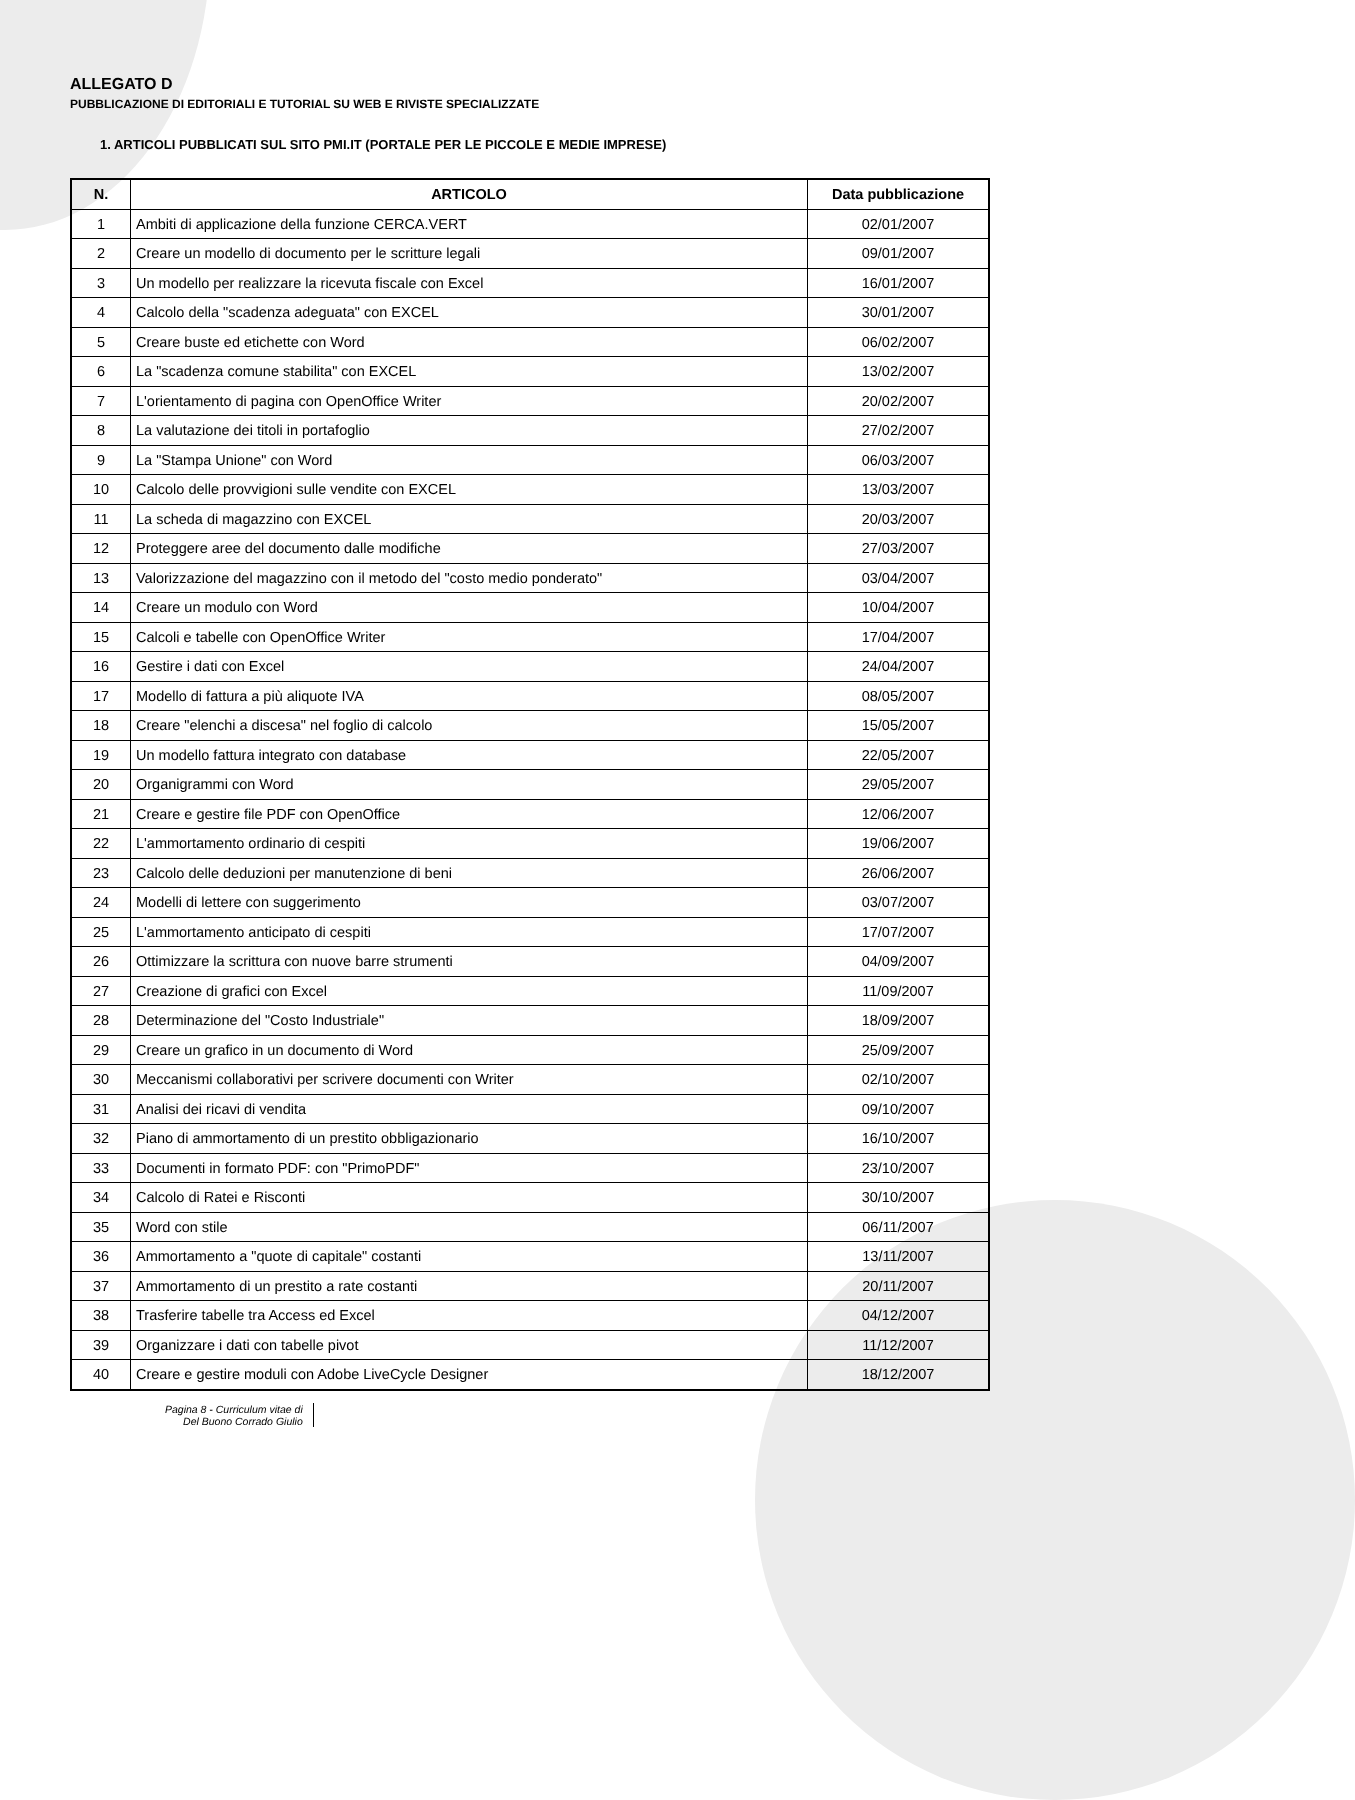ALLEGATO D
PUBBLICAZIONE DI EDITORIALI E TUTORIAL SU WEB E RIVISTE SPECIALIZZATE
1. ARTICOLI PUBBLICATI SUL SITO PMI.IT (PORTALE PER LE PICCOLE E MEDIE IMPRESE)
| N. | ARTICOLO | Data pubblicazione |
| --- | --- | --- |
| 1 | Ambiti di applicazione della funzione CERCA.VERT | 02/01/2007 |
| 2 | Creare un modello di documento per le scritture legali | 09/01/2007 |
| 3 | Un modello per realizzare la ricevuta fiscale con Excel | 16/01/2007 |
| 4 | Calcolo della "scadenza adeguata" con EXCEL | 30/01/2007 |
| 5 | Creare buste ed etichette con Word | 06/02/2007 |
| 6 | La "scadenza comune stabilita" con EXCEL | 13/02/2007 |
| 7 | L'orientamento di pagina con OpenOffice Writer | 20/02/2007 |
| 8 | La valutazione dei titoli in portafoglio | 27/02/2007 |
| 9 | La "Stampa Unione" con Word | 06/03/2007 |
| 10 | Calcolo delle provvigioni sulle vendite con EXCEL | 13/03/2007 |
| 11 | La scheda di magazzino con EXCEL | 20/03/2007 |
| 12 | Proteggere aree del documento dalle modifiche | 27/03/2007 |
| 13 | Valorizzazione del magazzino con il metodo del "costo medio ponderato" | 03/04/2007 |
| 14 | Creare un modulo con Word | 10/04/2007 |
| 15 | Calcoli e tabelle con OpenOffice Writer | 17/04/2007 |
| 16 | Gestire i dati con Excel | 24/04/2007 |
| 17 | Modello di fattura a più aliquote IVA | 08/05/2007 |
| 18 | Creare "elenchi a discesa" nel foglio di calcolo | 15/05/2007 |
| 19 | Un modello fattura integrato con database | 22/05/2007 |
| 20 | Organigrammi con Word | 29/05/2007 |
| 21 | Creare e gestire file PDF con OpenOffice | 12/06/2007 |
| 22 | L'ammortamento ordinario di cespiti | 19/06/2007 |
| 23 | Calcolo delle deduzioni per manutenzione di beni | 26/06/2007 |
| 24 | Modelli di lettere con suggerimento | 03/07/2007 |
| 25 | L'ammortamento anticipato di cespiti | 17/07/2007 |
| 26 | Ottimizzare la scrittura con nuove barre strumenti | 04/09/2007 |
| 27 | Creazione di grafici con Excel | 11/09/2007 |
| 28 | Determinazione del "Costo Industriale" | 18/09/2007 |
| 29 | Creare un grafico in un documento di Word | 25/09/2007 |
| 30 | Meccanismi collaborativi per scrivere documenti con Writer | 02/10/2007 |
| 31 | Analisi dei ricavi di vendita | 09/10/2007 |
| 32 | Piano di ammortamento di un prestito obbligazionario | 16/10/2007 |
| 33 | Documenti in formato PDF: con "PrimoPDF" | 23/10/2007 |
| 34 | Calcolo di Ratei e Risconti | 30/10/2007 |
| 35 | Word con stile | 06/11/2007 |
| 36 | Ammortamento a "quote di capitale" costanti | 13/11/2007 |
| 37 | Ammortamento di un prestito a rate costanti | 20/11/2007 |
| 38 | Trasferire tabelle tra Access ed Excel | 04/12/2007 |
| 39 | Organizzare i dati con tabelle pivot | 11/12/2007 |
| 40 | Creare e gestire moduli con Adobe LiveCycle Designer | 18/12/2007 |
Pagina 8 - Curriculum vitae di
Del Buono Corrado Giulio